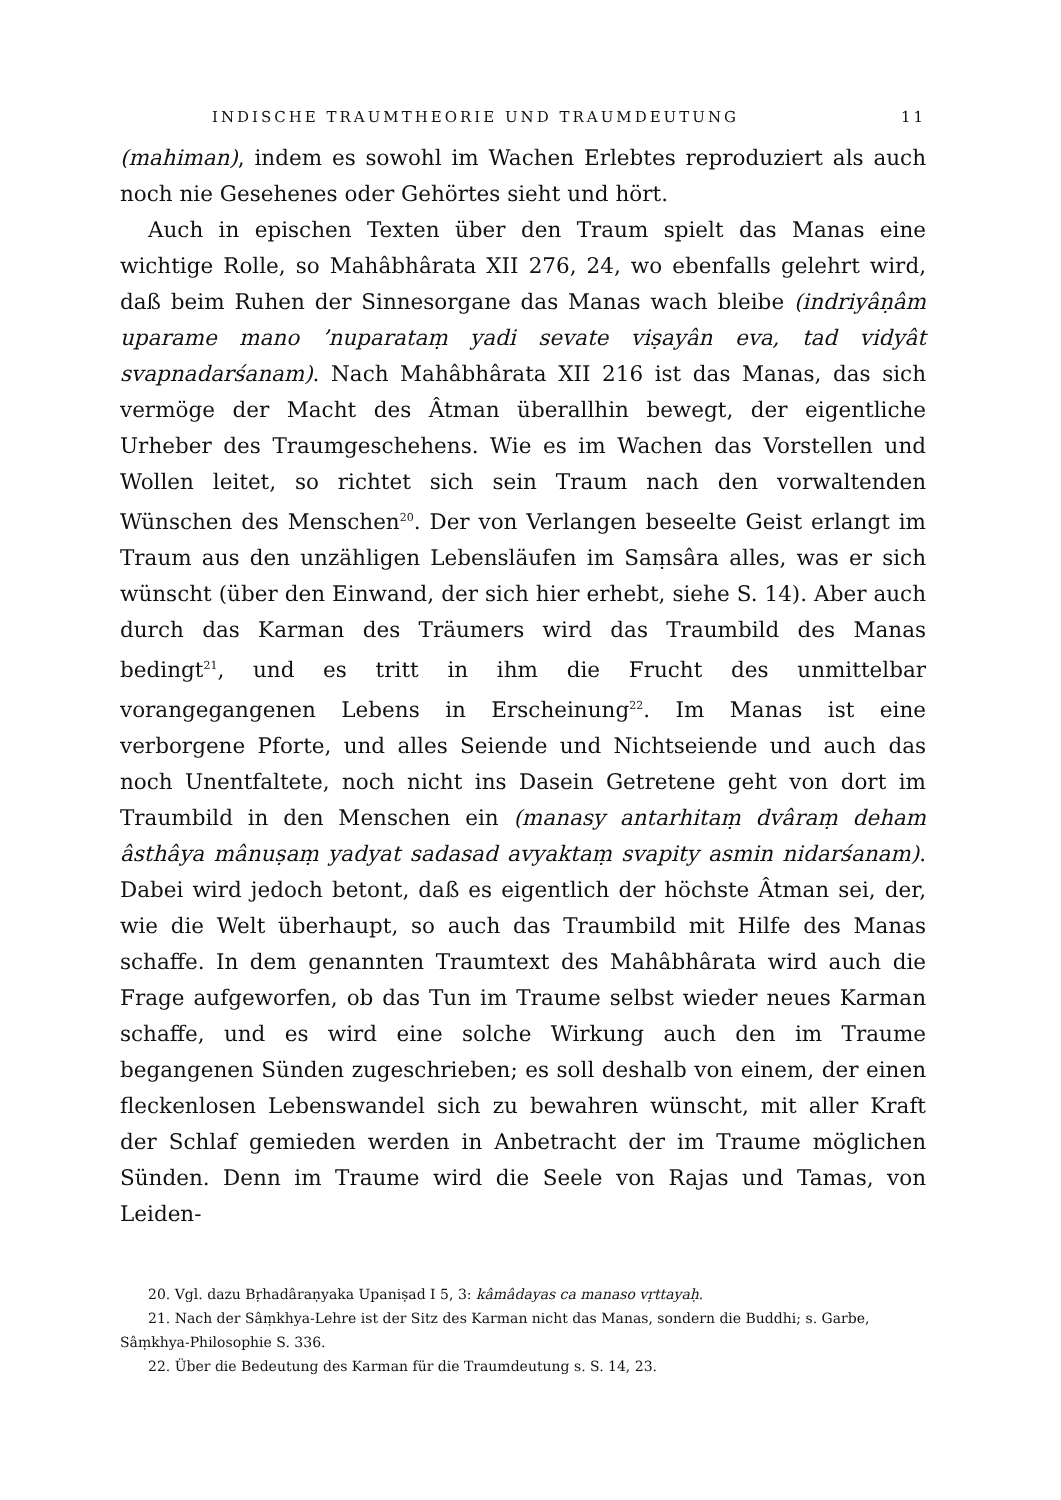INDISCHE TRAUMTHEORIE UND TRAUMDEUTUNG 11
(mahiman), indem es sowohl im Wachen Erlebtes reproduziert als auch noch nie Gesehenes oder Gehörtes sieht und hört.
Auch in epischen Texten über den Traum spielt das Manas eine wichtige Rolle, so Mahâbhârata XII 276, 24, wo ebenfalls gelehrt wird, daß beim Ruhen der Sinnesorgane das Manas wach bleibe (indriyâṇâm uparame mano ’nuparataṃ yadi sevate viṣayân eva, tad vidyât svapnadarśanam). Nach Mahâbhârata XII 216 ist das Manas, das sich vermöge der Macht des Âtman überallhin bewegt, der eigentliche Urheber des Traumgeschehens. Wie es im Wachen das Vorstellen und Wollen leitet, so richtet sich sein Traum nach den vorwaltenden Wünschen des Menschen<sup>20</sup>. Der von Verlangen beseelte Geist erlangt im Traum aus den unzähligen Lebensläufen im Saṃsâra alles, was er sich wünscht (über den Einwand, der sich hier erhebt, siehe S. 14). Aber auch durch das Karman des Träumers wird das Traumbild des Manas bedingt<sup>21</sup>, und es tritt in ihm die Frucht des unmittelbar vorangegangenen Lebens in Erscheinung<sup>22</sup>. Im Manas ist eine verborgene Pforte, und alles Seiende und Nichtseiende und auch das noch Unentfaltete, noch nicht ins Dasein Getretene geht von dort im Traumbild in den Menschen ein (manasy antarhitaṃ dvâraṃ deham âsthâya mânuṣaṃ yadyat sadasad avyaktaṃ svapity asmin nidarśanam). Dabei wird jedoch betont, daß es eigentlich der höchste Âtman sei, der, wie die Welt überhaupt, so auch das Traumbild mit Hilfe des Manas schaffe. In dem genannten Traumtext des Mahâbhârata wird auch die Frage aufgeworfen, ob das Tun im Traume selbst wieder neues Karman schaffe, und es wird eine solche Wirkung auch den im Traume begangenen Sünden zugeschrieben; es soll deshalb von einem, der einen fleckenlosen Lebenswandel sich zu bewahren wünscht, mit aller Kraft der Schlaf gemieden werden in Anbetracht der im Traume möglichen Sünden. Denn im Traume wird die Seele von Rajas und Tamas, von Leiden-
20. Vgl. dazu Bṛhadâraṇyaka Upaniṣad I 5, 3: kâmâdayas ca manaso vṛttayaḥ.
21. Nach der Sâṃkhya-Lehre ist der Sitz des Karman nicht das Manas, sondern die Buddhi; s. Garbe, Sâṃkhya-Philosophie S. 336.
22. Über die Bedeutung des Karman für die Traumdeutung s. S. 14, 23.